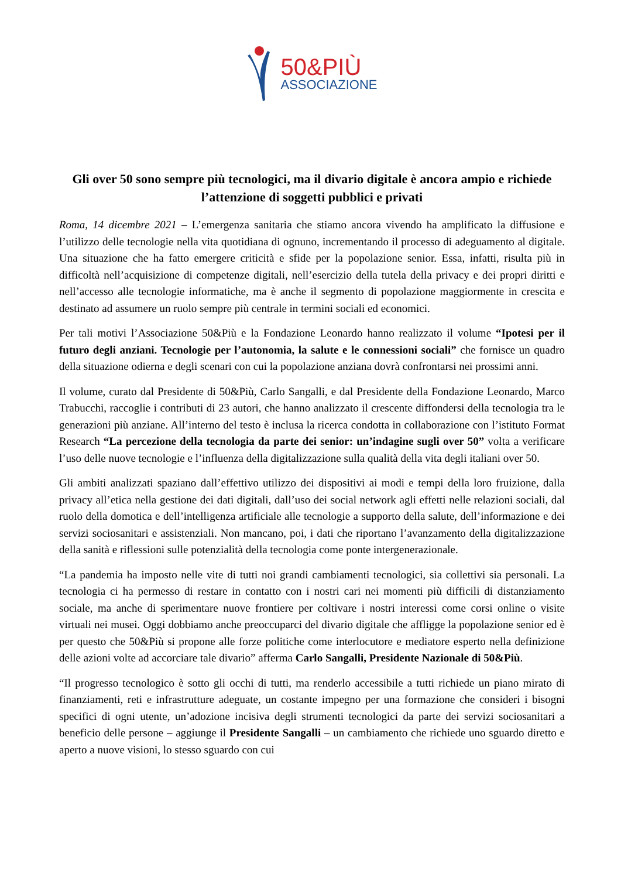50&PIÙ
ASSOCIAZIONE
Gli over 50 sono sempre più tecnologici, ma il divario digitale è ancora ampio e richiede l’attenzione di soggetti pubblici e privati
Roma, 14 dicembre 2021 – L’emergenza sanitaria che stiamo ancora vivendo ha amplificato la diffusione e l’utilizzo delle tecnologie nella vita quotidiana di ognuno, incrementando il processo di adeguamento al digitale. Una situazione che ha fatto emergere criticità e sfide per la popolazione senior. Essa, infatti, risulta più in difficoltà nell’acquisizione di competenze digitali, nell’esercizio della tutela della privacy e dei propri diritti e nell’accesso alle tecnologie informatiche, ma è anche il segmento di popolazione maggiormente in crescita e destinato ad assumere un ruolo sempre più centrale in termini sociali ed economici.
Per tali motivi l’Associazione 50&Più e la Fondazione Leonardo hanno realizzato il volume “Ipotesi per il futuro degli anziani. Tecnologie per l’autonomia, la salute e le connessioni sociali” che fornisce un quadro della situazione odierna e degli scenari con cui la popolazione anziana dovrà confrontarsi nei prossimi anni.
Il volume, curato dal Presidente di 50&Più, Carlo Sangalli, e dal Presidente della Fondazione Leonardo, Marco Trabucchi, raccoglie i contributi di 23 autori, che hanno analizzato il crescente diffondersi della tecnologia tra le generazioni più anziane. All’interno del testo è inclusa la ricerca condotta in collaborazione con l’istituto Format Research “La percezione della tecnologia da parte dei senior: un’indagine sugli over 50” volta a verificare l’uso delle nuove tecnologie e l’influenza della digitalizzazione sulla qualità della vita degli italiani over 50.
Gli ambiti analizzati spaziano dall’effettivo utilizzo dei dispositivi ai modi e tempi della loro fruizione, dalla privacy all’etica nella gestione dei dati digitali, dall’uso dei social network agli effetti nelle relazioni sociali, dal ruolo della domotica e dell’intelligenza artificiale alle tecnologie a supporto della salute, dell’informazione e dei servizi sociosanitari e assistenziali. Non mancano, poi, i dati che riportano l’avanzamento della digitalizzazione della sanità e riflessioni sulle potenzialità della tecnologia come ponte intergenerazionale.
“La pandemia ha imposto nelle vite di tutti noi grandi cambiamenti tecnologici, sia collettivi sia personali. La tecnologia ci ha permesso di restare in contatto con i nostri cari nei momenti più difficili di distanziamento sociale, ma anche di sperimentare nuove frontiere per coltivare i nostri interessi come corsi online o visite virtuali nei musei. Oggi dobbiamo anche preoccuparci del divario digitale che affligge la popolazione senior ed è per questo che 50&Più si propone alle forze politiche come interlocutore e mediatore esperto nella definizione delle azioni volte ad accorciare tale divario” afferma Carlo Sangalli, Presidente Nazionale di 50&Più.
“Il progresso tecnologico è sotto gli occhi di tutti, ma renderlo accessibile a tutti richiede un piano mirato di finanziamenti, reti e infrastrutture adeguate, un costante impegno per una formazione che consideri i bisogni specifici di ogni utente, un’adozione incisiva degli strumenti tecnologici da parte dei servizi sociosanitari a beneficio delle persone – aggiunge il Presidente Sangalli – un cambiamento che richiede uno sguardo diretto e aperto a nuove visioni, lo stesso sguardo con cui